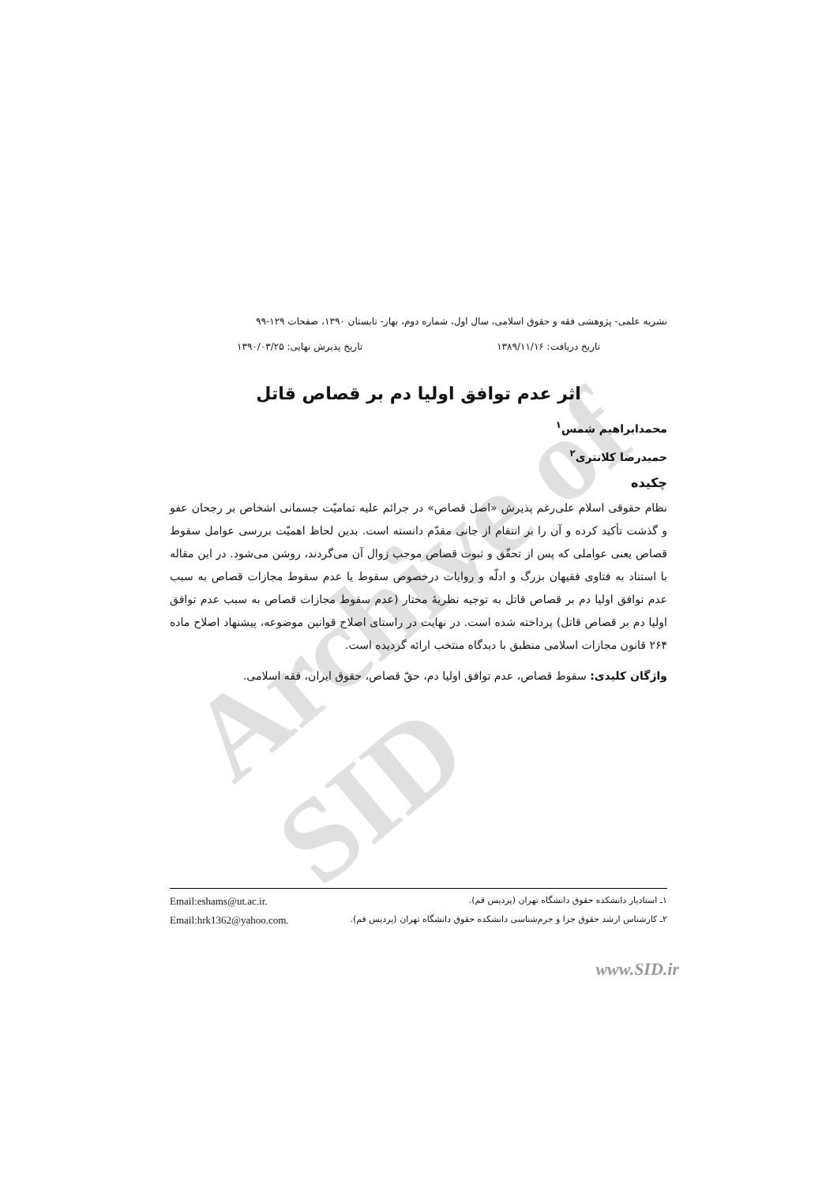Archive of SID
نشریه علمی- پژوهشی فقه و حقوق اسلامی، سال اول، شماره دوم، بهار- تابستان ۱۳۹۰، صفحات ۱۲۹-۹۹
تاریخ دریافت: ۱۳۸۹/۱۱/۱۶ تاریخ پذیرش نهایی: ۱۳۹۰/۰۳/۲۵
اثر عدم توافق اولیا دم بر قصاص قاتل
محمدابراهیم شمس<sup>۱</sup>
حمیدرضا کلانتری<sup>۲</sup>
چکیده
نظام حقوقی اسلام علی‌رغم پذیرش «اصل قصاص» در جرائم علیه تمامیّت جسمانی اشخاص بر رجحان عفو و گذشت تأکید کرده و آن را بر انتقام از جانی مقدّم دانسته است. بدین لحاظ اهمیّت بررسی عوامل سقوط قصاص یعنی عواملی که پس از تحقّق و ثبوت قصاص موجب زوال آن می‌گردند، روشن می‌شود. در این مقاله با استناد به فتاوی فقیهان بزرگ و ادلّه و روایات درخصوص سقوط یا عدم سقوط مجازات قصاص به سبب عدم توافق اولیا دم بر قصاص قاتل به توجیه نظریهٔ مختار (عدم سقوط مجازات قصاص به سبب عدم توافق اولیا دم بر قصاص قاتل) پرداخته شده است. در نهایت در راستای اصلاح قوانین موضوعه، پیشنهاد اصلاح ماده ۲۶۴ قانون مجازات اسلامی منطبق با دیدگاه منتخب ارائه گردیده است.
واژگان کلیدی: سقوط قصاص، عدم توافق اولیا دم، حقّ قصاص، حقوق ایران، فقه اسلامی.
۱ـ استادیار دانشکده حقوق دانشگاه تهران (پردیس قم). Email:eshams@ut.ac.ir.
۲ـ کارشناس ارشد حقوق جزا و جرم‌شناسی دانشکده حقوق دانشگاه تهران (پردیس قم). Email:hrk1362@yahoo.com.
www.SID.ir